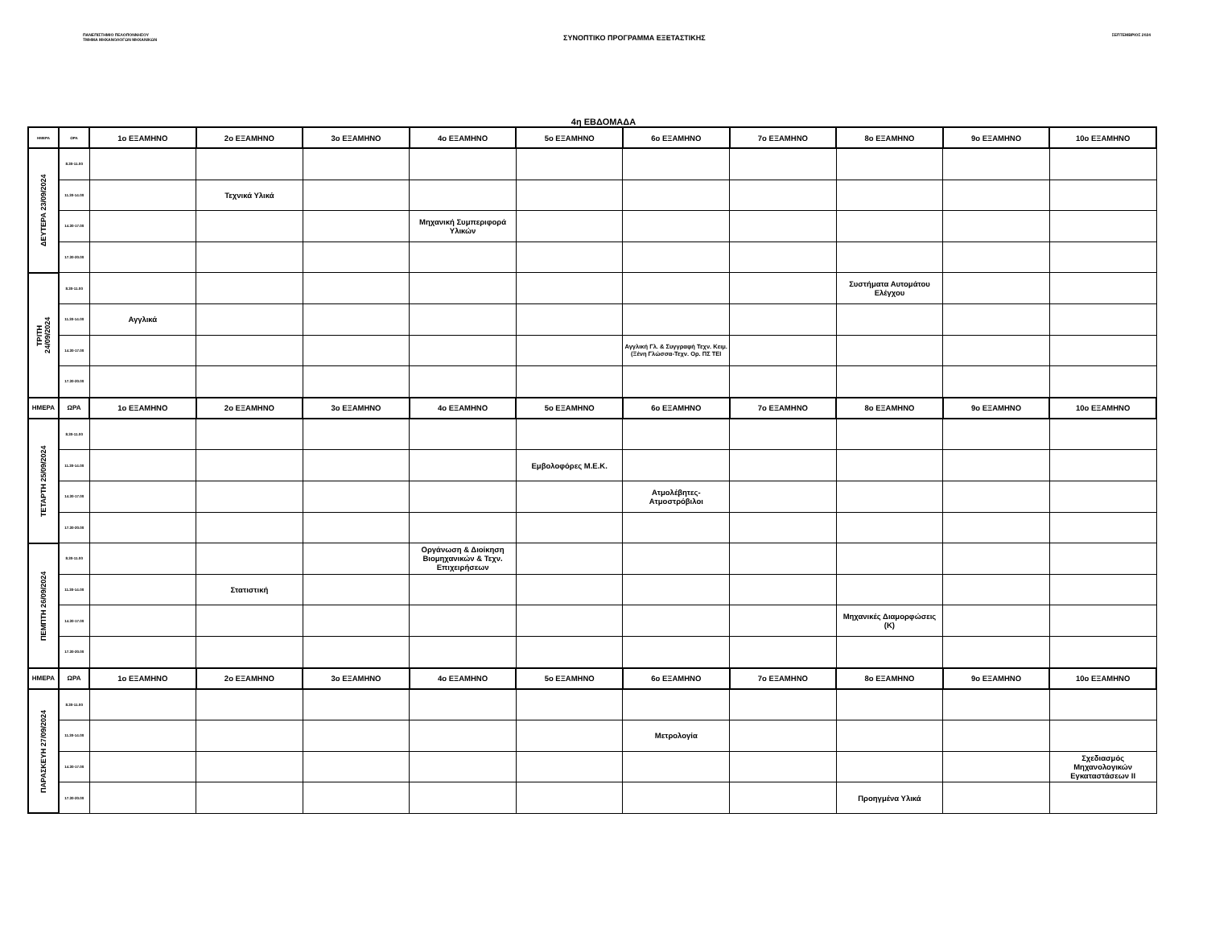ΠΑΝΕΠΙΣΤΗΜΙΟ ΠΕΛΟΠΟΝΝΗΣΟΥ
ΤΜΗΜΑ ΜΗΧΑΝΟΛΟΓΩΝ ΜΗΧΑΝΙΚΩΝ
ΣΥΝΟΠΤΙΚΟ ΠΡΟΓΡΑΜΜΑ ΕΞΕΤΑΣΤΙΚΗΣ
ΣΕΠΤΕΜΒΡΙΟΣ 2024
4η ΕΒΔΟΜΑΔΑ
| ΗΜΕΡΑ | ΩΡΑ | 1ο ΕΞΑΜΗΝΟ | 2ο ΕΞΑΜΗΝΟ | 3ο ΕΞΑΜΗΝΟ | 4ο ΕΞΑΜΗΝΟ | 5ο ΕΞΑΜΗΝΟ | 6ο ΕΞΑΜΗΝΟ | 7ο ΕΞΑΜΗΝΟ | 8ο ΕΞΑΜΗΝΟ | 9ο ΕΞΑΜΗΝΟ | 10ο ΕΞΑΜΗΝΟ |
| --- | --- | --- | --- | --- | --- | --- | --- | --- | --- | --- | --- |
| ΔΕΥΤΕΡΑ 23/09/2024 | 8.30-11.00 | | | | | | | | | | |
| | 11.30-14.00 | | Τεχνικά Υλικά | | | | | | | | |
| | 14.30-17.00 | | | | Μηχανική Συμπεριφορά Υλικών | | | | | | |
| | 17.30-20.00 | | | | | | | | | | |
| ΤΡΙΤΗ 24/09/2024 | 8.30-11.00 | | | | | | | | Συστήματα Αυτομάτου Ελέγχου | | |
| | 11.30-14.00 | Αγγλικά | | | | | | | | | |
| | 14.30-17.00 | | | | | | Αγγλική Γλ. & Συγγραφή Τεχν. Κειμ. (Ξένη Γλώσσα-Τεχν. Ορ. ΠΣ ΤΕΙ | | | | |
| | 17.30-20.00 | | | | | | | | | | |
| ΗΜΕΡΑ | ΩΡΑ | 1ο ΕΞΑΜΗΝΟ | 2ο ΕΞΑΜΗΝΟ | 3ο ΕΞΑΜΗΝΟ | 4ο ΕΞΑΜΗΝΟ | 5ο ΕΞΑΜΗΝΟ | 6ο ΕΞΑΜΗΝΟ | 7ο ΕΞΑΜΗΝΟ | 8ο ΕΞΑΜΗΝΟ | 9ο ΕΞΑΜΗΝΟ | 10ο ΕΞΑΜΗΝΟ |
| ΤΕΤΑΡΤΗ 25/09/2024 | 8.30-11.00 | | | | | | | | | | |
| | 11.30-14.00 | | | | | Εμβολοφόρες Μ.Ε.Κ. | | | | | |
| | 14.30-17.00 | | | | | | Ατμολέβητες-Ατμοστρόβιλοι | | | | |
| | 17.30-20.00 | | | | | | | | | | |
| ΠΕΜΠΤΗ 26/09/2024 | 8.30-11.00 | | | | Οργάνωση & Διοίκηση Βιομηχανικών & Τεχν. Επιχειρήσεων | | | | | | |
| | 11.30-14.00 | | Στατιστική | | | | | | | | |
| | 14.30-17.00 | | | | | | | | Μηχανικές Διαμορφώσεις (Κ) | | |
| | 17.30-20.00 | | | | | | | | | | |
| ΗΜΕΡΑ | ΩΡΑ | 1ο ΕΞΑΜΗΝΟ | 2ο ΕΞΑΜΗΝΟ | 3ο ΕΞΑΜΗΝΟ | 4ο ΕΞΑΜΗΝΟ | 5ο ΕΞΑΜΗΝΟ | 6ο ΕΞΑΜΗΝΟ | 7ο ΕΞΑΜΗΝΟ | 8ο ΕΞΑΜΗΝΟ | 9ο ΕΞΑΜΗΝΟ | 10ο ΕΞΑΜΗΝΟ |
| ΠΑΡΑΣΚΕΥΗ 27/09/2024 | 8.30-11.00 | | | | | | | | | | |
| | 11.30-14.00 | | | | | | Μετρολογία | | | | |
| | 14.30-17.00 | | | | | | | | | | Σχεδιασμός Μηχανολογικών Εγκαταστάσεων ΙΙ |
| | 17.30-20.00 | | | | | | | | Προηγμένα Υλικά | | |